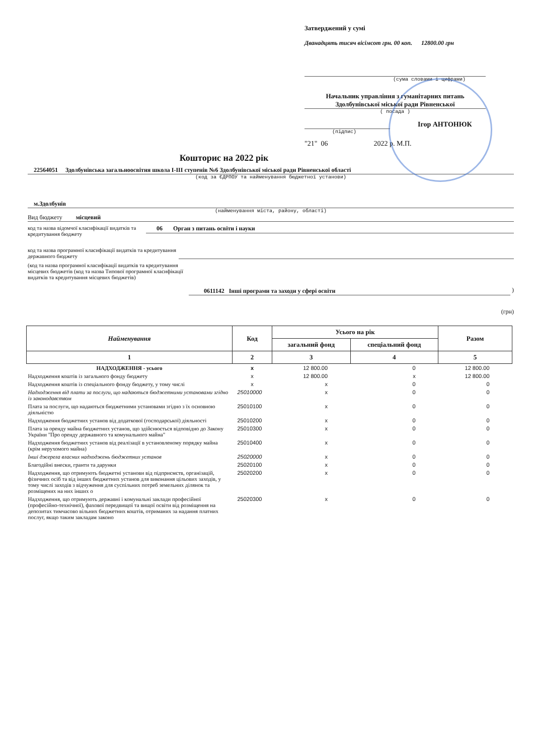Затверджений у сумі
Дванадцять тисяч вісімсот грн. 00 коп. 12800.00 грн
(сума словами і цифрами)
Начальник управління з гуманітарних питань
Здолбунівської міської ради Рівненської
( посада )
Ігор АНТОНЮК
(підпис)
"21" 06 2022 р. М.П.
Кошторис на 2022 рік
22564051 Здолбунівська загальноосвітня школа І-ІІІ ступенів №6 Здолбунівської міської ради Рівненської області
(код за ЄДРПОУ та найменування бюджетної установи)
м.Здолбунів
(найменування міста, району, області)
Вид бюджету місцевий
код та назва відомчої класифікації видатків та кредитування бюджету
06 Орган з питань освіти і науки
код та назва програмної класифікації видатків та кредитування державного бюджету
(код та назва програмної класифікації видатків та кредитування місцевих бюджетів (код та назва Типової програмної класифікації видатків та кредитування місцевих бюджетів)
0611142 Інші програми та заходи у сфері освіти
)
(грн)
| Найменування | Код | Усього на рік | | Разом |
| --- | --- | --- | --- | --- |
| | | загальний фонд | спеціальний фонд | |
| 1 | 2 | 3 | 4 | 5 |
| НАДХОДЖЕННЯ - усього | x | 12 800.00 | 0 | 12 800.00 |
| Надходження коштів із загального фонду бюджету | x | 12 800.00 | x | 12 800.00 |
| Надходження коштів із спеціального фонду бюджету, у тому числі | x | x | 0 | 0 |
| Надходження від плати за послуги, що надаються бюджетними установами згідно із законодавством | 25010000 | x | 0 | 0 |
| Плата за послуги, що надаються бюджетними установами згідно з їх основною діяльністю | 25010100 | x | 0 | 0 |
| Надходження бюджетних установ від додаткової (господарської) діяльності | 25010200 | x | 0 | 0 |
| Плата за оренду майна бюджетних установ, що здійснюється відповідно до Закону України "Про оренду державного та комунального майна" | 25010300 | x | 0 | 0 |
| Надходження бюджетних установ від реалізації в установленому порядку майна (крім нерухомого майна) | 25010400 | x | 0 | 0 |
| Інші джерела власних надходжень бюджетних установ | 25020000 | x | 0 | 0 |
| Благодійні внески, гранти та дарунки | 25020100 | x | 0 | 0 |
| Надходження, що отримують бюджетні установи від підприємств, організацій, фізичних осіб та від інших бюджетних установ для виконання цільових заходів, у тому числі заходів з відчуження для суспільних потреб земельних ділянок та розміщених на них інших о | 25020200 | x | 0 | 0 |
| Надходження, що отримують державні і комунальні заклади професійної (професійно-технічної), фахової передвищої та вищої освіти від розміщення на депозитах тимчасово вільних бюджетних коштів, отриманих за надання платних послуг, якщо таким закладам законо | 25020300 | x | 0 | 0 |